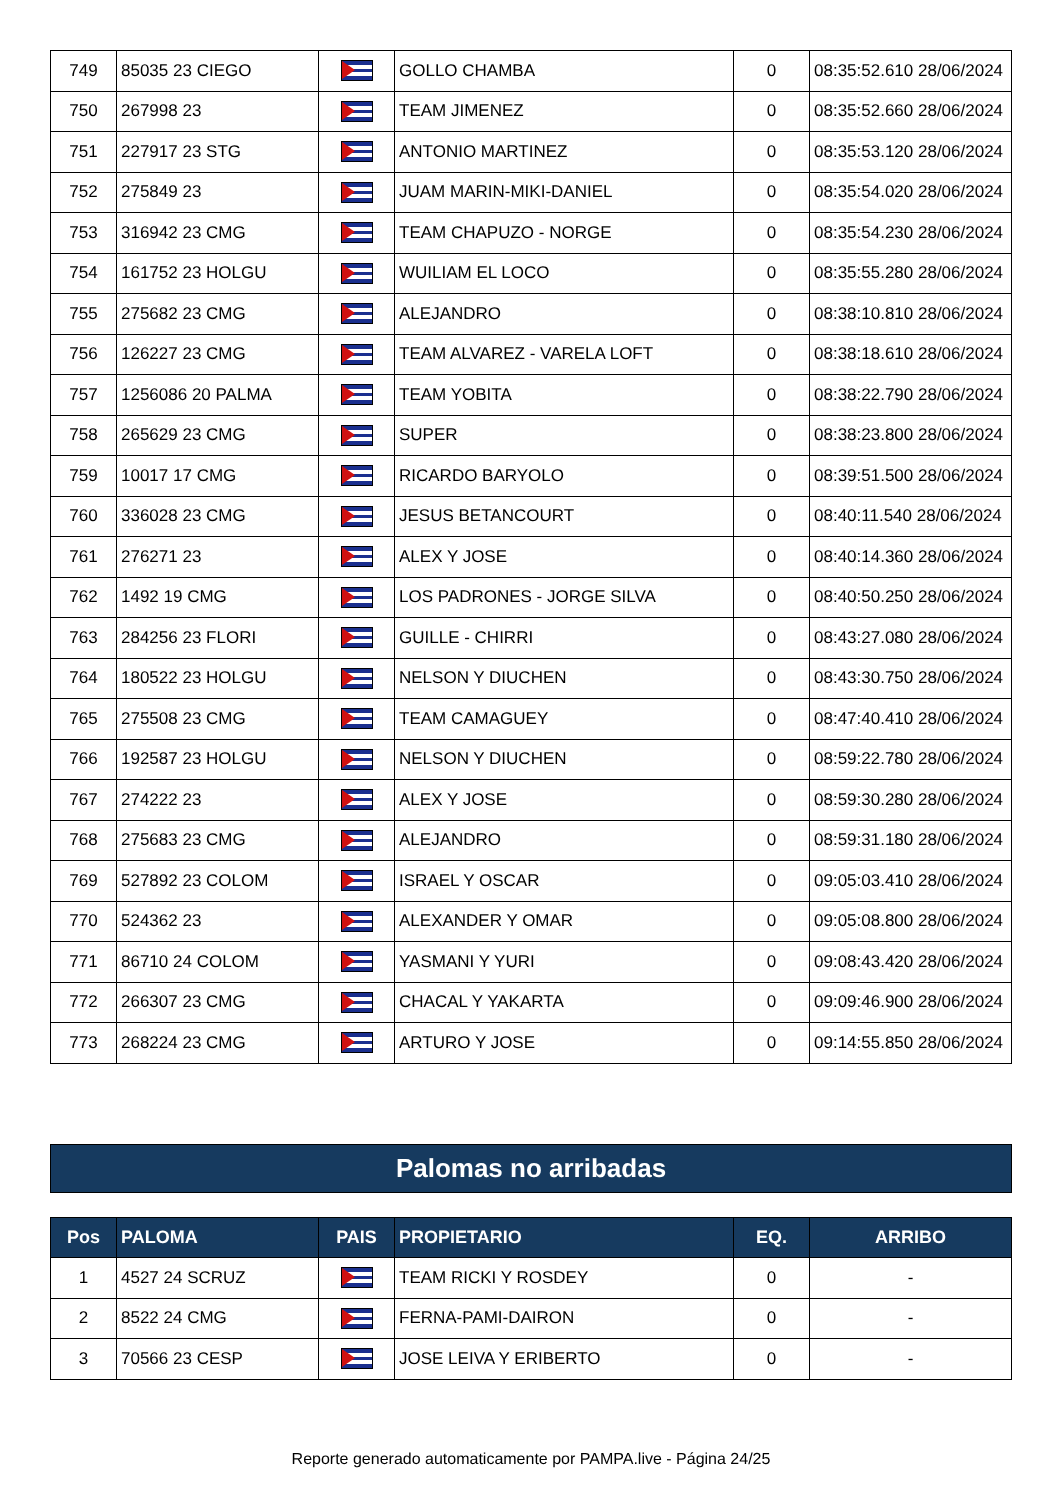| 749 | 85035 23 CIEGO | | GOLLO CHAMBA | 0 | 08:35:52.610 28/06/2024 |
| 750 | 267998 23 | | TEAM JIMENEZ | 0 | 08:35:52.660 28/06/2024 |
| 751 | 227917 23 STG | | ANTONIO MARTINEZ | 0 | 08:35:53.120 28/06/2024 |
| 752 | 275849 23 | | JUAM MARIN-MIKI-DANIEL | 0 | 08:35:54.020 28/06/2024 |
| 753 | 316942 23 CMG | | TEAM CHAPUZO - NORGE | 0 | 08:35:54.230 28/06/2024 |
| 754 | 161752 23 HOLGU | | WUILIAM EL LOCO | 0 | 08:35:55.280 28/06/2024 |
| 755 | 275682 23 CMG | | ALEJANDRO | 0 | 08:38:10.810 28/06/2024 |
| 756 | 126227 23 CMG | | TEAM ALVAREZ - VARELA LOFT | 0 | 08:38:18.610 28/06/2024 |
| 757 | 1256086 20 PALMA | | TEAM YOBITA | 0 | 08:38:22.790 28/06/2024 |
| 758 | 265629 23 CMG | | SUPER | 0 | 08:38:23.800 28/06/2024 |
| 759 | 10017 17 CMG | | RICARDO BARYOLO | 0 | 08:39:51.500 28/06/2024 |
| 760 | 336028 23 CMG | | JESUS BETANCOURT | 0 | 08:40:11.540 28/06/2024 |
| 761 | 276271 23 | | ALEX Y JOSE | 0 | 08:40:14.360 28/06/2024 |
| 762 | 1492 19 CMG | | LOS PADRONES - JORGE SILVA | 0 | 08:40:50.250 28/06/2024 |
| 763 | 284256 23 FLORI | | GUILLE - CHIRRI | 0 | 08:43:27.080 28/06/2024 |
| 764 | 180522 23 HOLGU | | NELSON Y DIUCHEN | 0 | 08:43:30.750 28/06/2024 |
| 765 | 275508 23 CMG | | TEAM CAMAGUEY | 0 | 08:47:40.410 28/06/2024 |
| 766 | 192587 23 HOLGU | | NELSON Y DIUCHEN | 0 | 08:59:22.780 28/06/2024 |
| 767 | 274222 23 | | ALEX Y JOSE | 0 | 08:59:30.280 28/06/2024 |
| 768 | 275683 23 CMG | | ALEJANDRO | 0 | 08:59:31.180 28/06/2024 |
| 769 | 527892 23 COLOM | | ISRAEL Y OSCAR | 0 | 09:05:03.410 28/06/2024 |
| 770 | 524362 23 | | ALEXANDER Y OMAR | 0 | 09:05:08.800 28/06/2024 |
| 771 | 86710 24 COLOM | | YASMANI Y YURI | 0 | 09:08:43.420 28/06/2024 |
| 772 | 266307 23 CMG | | CHACAL Y YAKARTA | 0 | 09:09:46.900 28/06/2024 |
| 773 | 268224 23 CMG | | ARTURO Y JOSE | 0 | 09:14:55.850 28/06/2024 |
Palomas no arribadas
| Pos | PALOMA | PAIS | PROPIETARIO | EQ. | ARRIBO |
| --- | --- | --- | --- | --- | --- |
| 1 | 4527 24 SCRUZ | | TEAM RICKI Y ROSDEY | 0 | - |
| 2 | 8522 24 CMG | | FERNA-PAMI-DAIRON | 0 | - |
| 3 | 70566 23 CESP | | JOSE LEIVA Y ERIBERTO | 0 | - |
Reporte generado automaticamente por PAMPA.live - Página 24/25